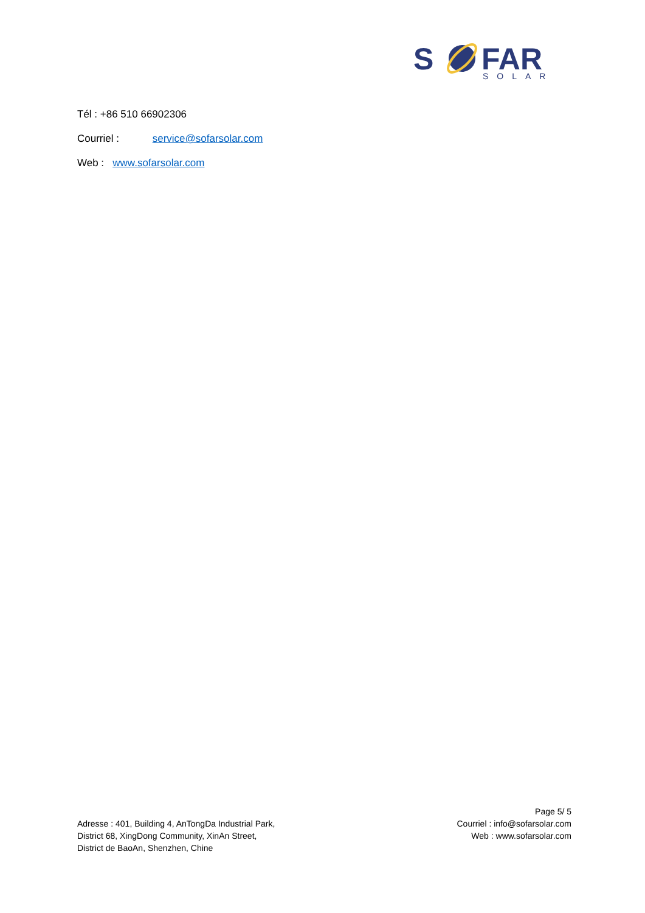S
FAR
SOLAR
Tél : +86 510 66902306
Courriel : service@sofarsolar.com
Web : www.sofarsolar.com
Adresse : 401, Building 4, AnTongDa Industrial Park,
District 68, XingDong Community, XinAn Street,
District de BaoAn, Shenzhen, Chine
Page 5/ 5
Courriel : info@sofarsolar.com
Web : www.sofarsolar.com